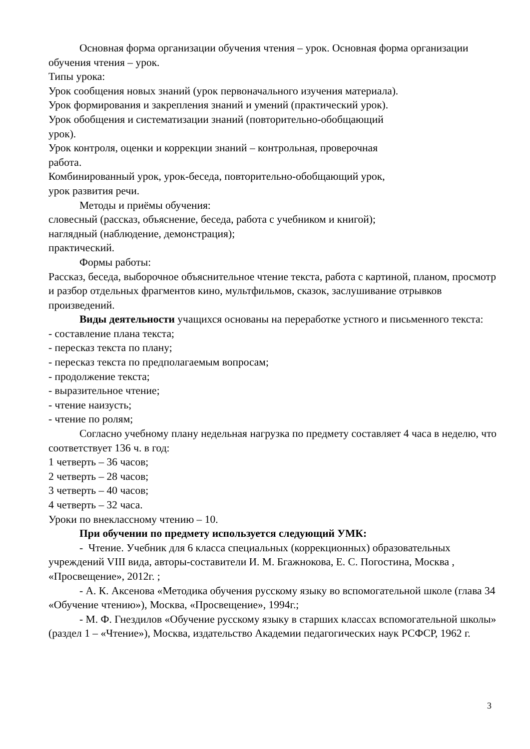Основная форма организации обучения чтения – урок. Основная форма организации обучения чтения – урок.
Типы урока:
Урок сообщения новых знаний (урок первоначального изучения материала).
Урок формирования и закрепления знаний и умений (практический урок).
Урок обобщения и систематизации знаний (повторительно-обобщающий
урок).
Урок контроля, оценки и коррекции знаний – контрольная, проверочная
работа.
Комбинированный урок, урок-беседа, повторительно-обобщающий урок,
урок развития речи.
Методы и приёмы обучения:
словесный (рассказ, объяснение, беседа, работа с учебником и книгой);
наглядный (наблюдение, демонстрация);
практический.
Формы работы:
Рассказ, беседа, выборочное объяснительное чтение текста, работа с картиной, планом, просмотр и разбор отдельных фрагментов кино, мультфильмов, сказок, заслушивание отрывков произведений.
Виды деятельности учащихся основаны на переработке устного и письменного текста:
- составление плана текста;
- пересказ текста по плану;
- пересказ текста по предполагаемым вопросам;
- продолжение текста;
- выразительное чтение;
- чтение наизусть;
- чтение по ролям;
Согласно учебному плану недельная нагрузка по предмету составляет 4 часа в неделю, что соответствует 136 ч. в год:
1 четверть – 36 часов;
2 четверть – 28 часов;
3 четверть – 40 часов;
4 четверть – 32 часа.
Уроки по внеклассному чтению – 10.
При обучении по предмету используется следующий УМК:
- Чтение. Учебник для 6 класса специальных (коррекционных) образовательных учреждений VIII вида, авторы-составители И. М. Бгажнокова, Е. С. Погостина, Москва , «Просвещение», 2012г. ;
- А. К. Аксенова «Методика обучения русскому языку во вспомогательной школе (глава 34 «Обучение чтению»), Москва, «Просвещение», 1994г.;
- М. Ф. Гнездилов «Обучение русскому языку в старших классах вспомогательной школы» (раздел 1 – «Чтение»), Москва, издательство Академии педагогических наук РСФСР, 1962 г.
3